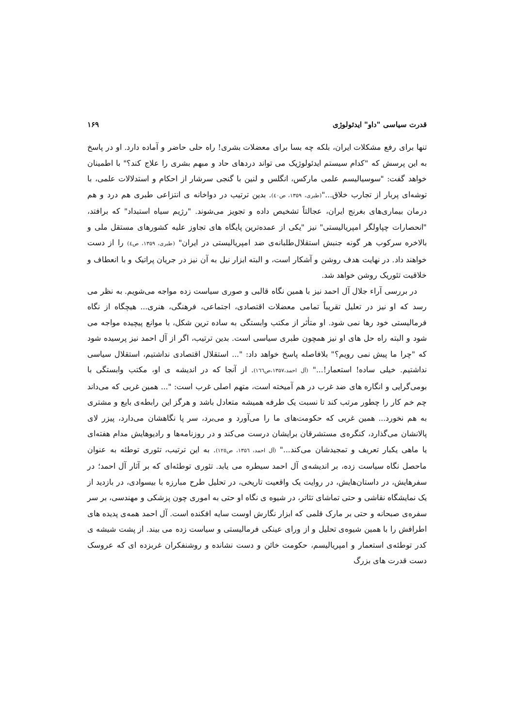قدرت سیاسی "داو" ایدئولوژی ۱۶۹
تنها برای رفع مشکلات ایران، بلکه چه بسا برای معضلات بشری! راه حلی حاضر و آماده دارد. او در پاسخ به این پرسش که "کدام سیستم ایدئولوژیک می تواند دردهای حاد و مبهم بشری را علاج کند؟" با اطمینان خواهد گفت: "سوسیالیسم علمی مارکس، انگلس و لنین با گنجی سرشار از احکام و استدلالات علمی، با توشه‌ای پربار از تجارب خلاق..."(طبری، ۱۳۵۹، ص٤٠). بدین ترتیب در دواخانه ی انتزاعی طبری هم درد و هم درمان بیماری‌های بغرنج ایران، عجالتاً تشخیص داده و تجویز می‌شوند. "رژیم سیاه استبداد" که برافتد، "انحصارات چپاولگر امپریالیستی" نیز "یکی از عمده‌ترین پایگاه های تجاوز علیه کشورهای مستقل ملی و بالاخره سرکوب هر گونه جنبش استقلال‌طلبانه‌ی ضد امپریالیستی در ایران" (طبری، ۱۳۵۹، ص٤) را از دست خواهند داد. در نهایت هدف روشن و آشکار است، و البته ابزار نیل به آن نیز در جریان پراتیک و با انعطاف و خلاقیت تئوریک روشن خواهد شد.
در بررسی آراء جلال آل احمد نیز با همین نگاه قالبی و صوری سیاست زده مواجه می‌شویم. به نظر می رسد که او نیز در تعلیل تقریباً تمامی معضلات اقتصادی، اجتماعی، فرهنگی، هنری... هیچگاه از نگاه فرمالیستی خود رها نمی شود. او متأثر از مکتب وابستگی به ساده ترین شکل، با موانع پیچیده مواجه می شود و البته راه حل های او نیز همچون طبری سیاسی است. بدین ترتیب، اگر از آل احمد نیز پرسیده شود که "چرا ما پیش نمی رویم؟" بلافاصله پاسخ خواهد داد: "... استقلال اقتصادی نداشتیم، استقلال سیاسی نداشتیم. خیلی ساده! استعمار!..." (آل احمد،۱۳۵۷،ص۱٦٦). از آنجا که در اندیشه ی او، مکتب وابستگی با بومی‌گرایی و انگاره های ضد غرب در هم آمیخته است، متهم اصلی غرب است: "... همین غربی که می‌داند چم خم کار را چطور مرتب کند تا نسبت یک طرفه همیشه متعادل باشد و هرگز این رابطه‌ی بایع و مشتری به هم نخورد... همین غربی که حکومت‌های ما را می‌آورد و می‌برد، سر پا نگاهشان می‌دارد، پیزر لای پالانشان می‌گذارد، کنگره‌ی مستشرقان برایشان درست می‌کند و در روزنامه‌ها و رادیوهایش مدام هفته‌ای یا ماهی یکبار تعریف و تمجیدشان می‌کند..." (آل احمد، ۱۳۵٦، ص۱۲٥). به این ترتیب، تئوری توطئه به عنوان ماحصل نگاه سیاست زده، بر اندیشه‌ی آل احمد سیطره می یابد. تئوری توطئه‌ای که بر آثار آل احمد؛ در سفرهایش، در داستان‌هایش، در روایت یک واقعیت تاریخی، در تحلیل طرح مبارزه با بیسوادی، در بازدید از یک نمایشگاه نقاشی و حتی تماشای تئاتر، در شیوه ی نگاه او حتی به اموری چون پزشکی و مهندسی، بر سر سفره‌ی صبحانه و حتی بر مارک قلمی که ابزار نگارش اوست سایه افکنده است. آل احمد همه‌ی پدیده های اطرافش را با همین شیوه‌ی تحلیل و از ورای عینکی فرمالیستی و سیاست زده می بیند. از پشت شیشه ی کدر توطئه‌ی استعمار و امپریالیسم، حکومت خائن و دست نشانده و روشنفکران غربزده ای که عروسک دست قدرت های بزرگ